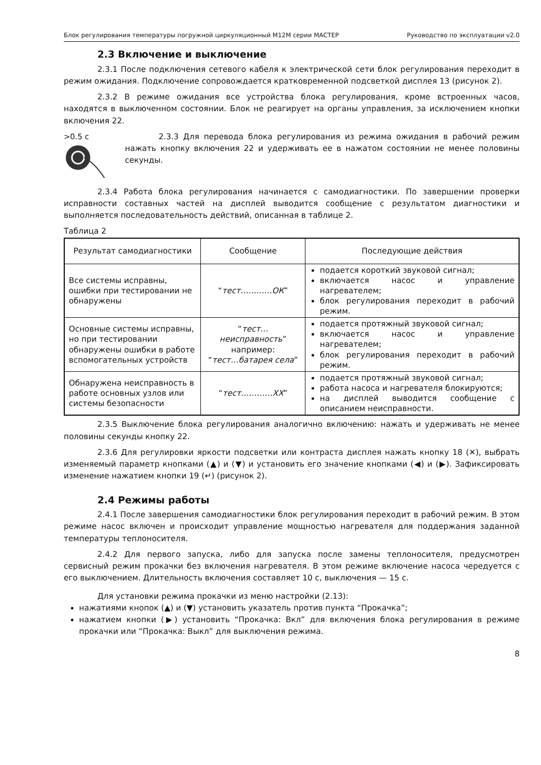Блок регулирования температуры погружной циркуляционный М12М серии МАСТЕР Руководство по эксплуатации v2.0
2.3 Включение и выключение
2.3.1 После подключения сетевого кабеля к электрической сети блок регулирования переходит в режим ожидания. Подключение сопровождается кратковременной подсветкой дисплея 13 (рисунок 2).
2.3.2 В режиме ожидания все устройства блока регулирования, кроме встроенных часов, находятся в выключенном состоянии. Блок не реагирует на органы управления, за исключением кнопки включения 22.
>0.5 с 2.3.3 Для перевода блока регулирования из режима ожидания в рабочий режим нажать кнопку включения 22 и удерживать ее в нажатом состоянии не менее половины секунды.
2.3.4 Работа блока регулирования начинается с самодиагностики. По завершении проверки исправности составных частей на дисплей выводится сообщение с результатом диагностики и выполняется последовательность действий, описанная в таблице 2.
Таблица 2
| Результат самодиагностики | Сообщение | Последующие действия |
| --- | --- | --- |
| Все системы исправны, ошибки при тестировании не обнаружены | “ тест…………ОК ” | подается короткий звуковой сигнал; включается насос и управление нагревателем; блок регулирования переходит в рабочий режим. |
| Основные системы исправны, но при тестировании обнаружены ошибки в работе вспомогательных устройств | “ тест…неисправность ” например: “ тест…батарея села ” | подается протяжный звуковой сигнал; включается насос и управление нагревателем; блок регулирования переходит в рабочий режим. |
| Обнаружена неисправность в работе основных узлов или системы безопасности | “ тест…………ХХ ” | подается протяжный звуковой сигнал; работа насоса и нагревателя блокируются; на дисплей выводится сообщение с описанием неисправности. |
2.3.5 Выключение блока регулирования аналогично включению: нажать и удерживать не менее половины секунды кнопку 22.
2.3.6 Для регулировки яркости подсветки или контраста дисплея нажать кнопку 18 (✕), выбрать изменяемый параметр кнопками (▲) и (▼) и установить его значение кнопками (◀) и (▶). Зафиксировать изменение нажатием кнопки 19 (↵) (рисунок 2).
2.4 Режимы работы
2.4.1 После завершения самодиагностики блок регулирования переходит в рабочий режим. В этом режиме насос включен и происходит управление мощностью нагревателя для поддержания заданной температуры теплоносителя.
2.4.2 Для первого запуска, либо для запуска после замены теплоносителя, предусмотрен сервисный режим прокачки без включения нагревателя. В этом режиме включение насоса чередуется с его выключением. Длительность включения составляет 10 с, выключения — 15 с.
Для установки режима прокачки из меню настройки (2.13):
нажатиями кнопок (▲) и (▼) установить указатель против пункта “Прокачка”;
нажатием кнопки (▶) установить “Прокачка: Вкл” для включения блока регулирования в режиме прокачки или “Прокачка: Выкл” для выключения режима.
8